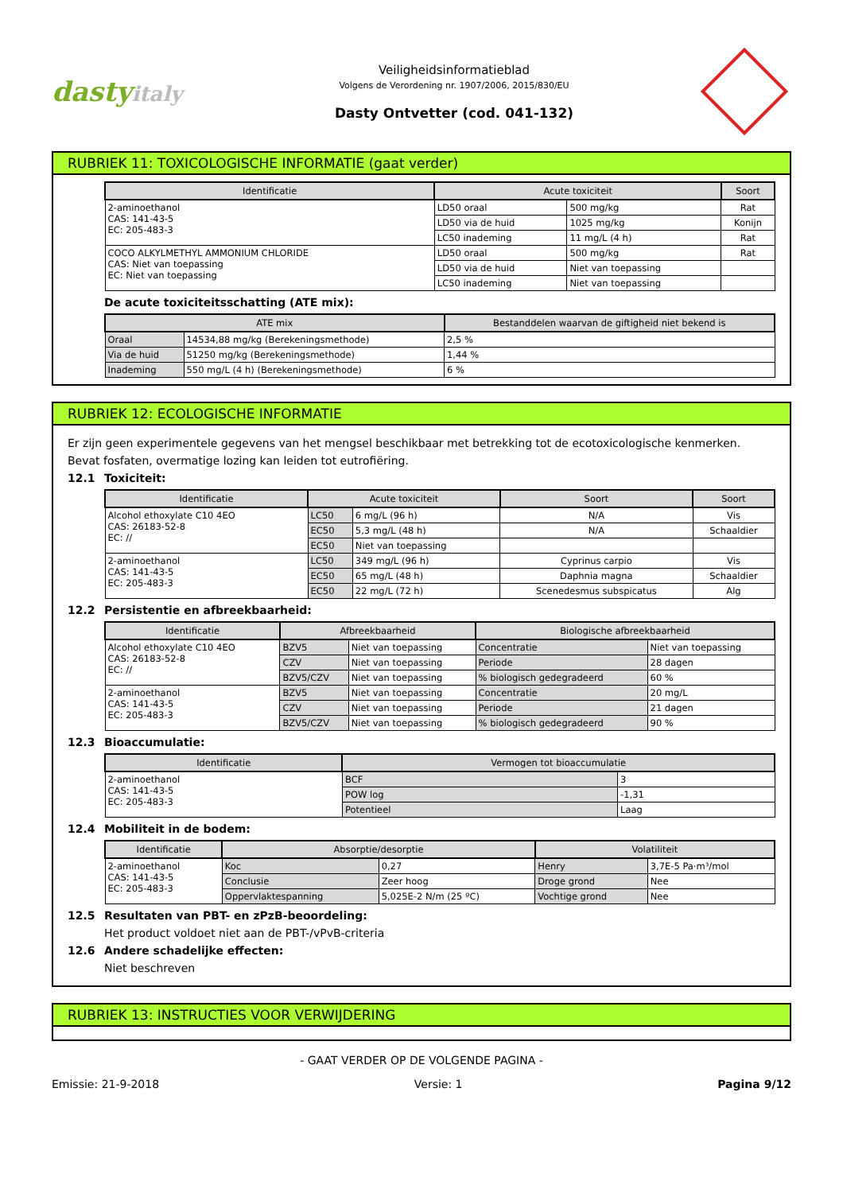dastyitaly
Veiligheidsinformatieblad
Volgens de Verordening nr. 1907/2006, 2015/830/EU
Dasty Ontvetter (cod. 041-132)
RUBRIEK 11: TOXICOLOGISCHE INFORMATIE (gaat verder)
| Identificatie | Acute toxiciteit | | Soort |
| --- | --- | --- | --- |
| 2-aminoethanol CAS: 141-43-5 EC: 205-483-3 | LD50 oraal | 500 mg/kg | Rat |
| | LD50 via de huid | 1025 mg/kg | Konijn |
| | LC50 inademing | 11 mg/L (4 h) | Rat |
| COCO ALKYLMETHYL AMMONIUM CHLORIDE CAS: Niet van toepassing EC: Niet van toepassing | LD50 oraal | 500 mg/kg | Rat |
| | LD50 via de huid | Niet van toepassing | |
| | LC50 inademing | Niet van toepassing | |
De acute toxiciteitsschatting (ATE mix):
| ATE mix | | Bestanddelen waarvan de giftigheid niet bekend is |
| --- | --- | --- |
| Oraal | 14534,88 mg/kg (Berekeningsmethode) | 2,5 % |
| Via de huid | 51250 mg/kg (Berekeningsmethode) | 1,44 % |
| Inademing | 550 mg/L (4 h) (Berekeningsmethode) | 6 % |
RUBRIEK 12: ECOLOGISCHE INFORMATIE
Er zijn geen experimentele gegevens van het mengsel beschikbaar met betrekking tot de ecotoxicologische kenmerken.
Bevat fosfaten, overmatige lozing kan leiden tot eutrofiëring.
12.1 Toxiciteit:
| Identificatie | Acute toxiciteit | | Soort | Soort |
| --- | --- | --- | --- | --- |
| Alcohol ethoxylate C10 4EO CAS: 26183-52-8 EC: // | LC50 | 6 mg/L (96 h) | N/A | Vis |
| | EC50 | 5,3 mg/L (48 h) | N/A | Schaaldier |
| | EC50 | Niet van toepassing | | |
| 2-aminoethanol CAS: 141-43-5 EC: 205-483-3 | LC50 | 349 mg/L (96 h) | Cyprinus carpio | Vis |
| | EC50 | 65 mg/L (48 h) | Daphnia magna | Schaaldier |
| | EC50 | 22 mg/L (72 h) | Scenedesmus subspicatus | Alg |
12.2 Persistentie en afbreekbaarheid:
| Identificatie | Afbreekbaarheid | | Biologische afbreekbaarheid | |
| --- | --- | --- | --- | --- |
| Alcohol ethoxylate C10 4EO CAS: 26183-52-8 EC: // | BZV5 | Niet van toepassing | Concentratie | Niet van toepassing |
| | CZV | Niet van toepassing | Periode | 28 dagen |
| | BZV5/CZV | Niet van toepassing | % biologisch gedegradeerd | 60 % |
| 2-aminoethanol CAS: 141-43-5 EC: 205-483-3 | BZV5 | Niet van toepassing | Concentratie | 20 mg/L |
| | CZV | Niet van toepassing | Periode | 21 dagen |
| | BZV5/CZV | Niet van toepassing | % biologisch gedegradeerd | 90 % |
12.3 Bioaccumulatie:
| Identificatie | Vermogen tot bioaccumulatie | |
| --- | --- | --- |
| 2-aminoethanol CAS: 141-43-5 EC: 205-483-3 | BCF | 3 |
| | POW log | -1,31 |
| | Potentieel | Laag |
12.4 Mobiliteit in de bodem:
| Identificatie | Absorptie/desorptie | | Volatiliteit | |
| --- | --- | --- | --- | --- |
| 2-aminoethanol CAS: 141-43-5 EC: 205-483-3 | Koc | 0,27 | Henry | 3,7E-5 Pa·m³/mol |
| | Conclusie | Zeer hoog | Droge grond | Nee |
| | Oppervlaktespanning | 5,025E-2 N/m (25 ºC) | Vochtige grond | Nee |
12.5 Resultaten van PBT- en zPzB-beoordeling:
Het product voldoet niet aan de PBT-/vPvB-criteria
12.6 Andere schadelijke effecten:
Niet beschreven
RUBRIEK 13: INSTRUCTIES VOOR VERWIJDERING
- GAAT VERDER OP DE VOLGENDE PAGINA -
Emissie: 21-9-2018 Versie: 1 Pagina 9/12